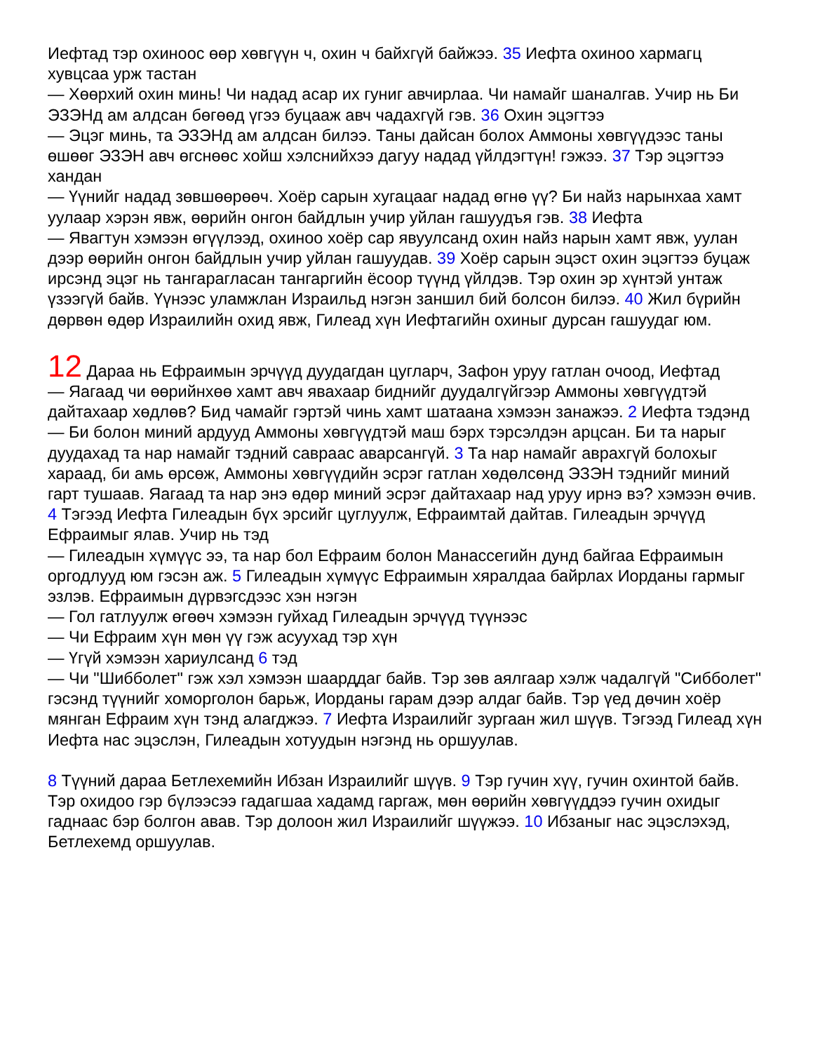Иефтад тэр охиноос өөр хөвгүүн ч, охин ч байхгүй байжээ. 35 Иефта охиноо хармагц хувцсаа урж тастан
— Хөөрхий охин минь! Чи надад асар их гуниг авчирлаа. Чи намайг шаналгав. Учир нь Би ЭЗЭНд ам алдсан бөгөөд үгээ буцааж авч чадахгүй гэв. 36 Охин эцэгтээ
— Эцэг минь, та ЭЗЭНд ам алдсан билээ. Таны дайсан болох Аммоны хөвгүүдээс таны өшөөг ЭЗЭН авч өгснөөс хойш хэлснийхээ дагуу надад үйлдэгтүн! гэжээ. 37 Тэр эцэгтээ хандан
— Үүнийг надад зөвшөөрөөч. Хоёр сарын хугацааг надад өгнө үү? Би найз нарынхаа хамт уулаар хэрэн явж, өөрийн онгон байдлын учир уйлан гашуудъя гэв. 38 Иефта
— Явагтун хэмээн өгүүлээд, охиноо хоёр сар явуулсанд охин найз нарын хамт явж, уулан дээр өөрийн онгон байдлын учир уйлан гашуудав. 39 Хоёр сарын эцэст охин эцэгтээ буцаж ирсэнд эцэг нь тангарагласан тангаргийн ёсоор түүнд үйлдэв. Тэр охин эр хүнтэй унтаж үзээгүй байв. Үүнээс уламжлан Израильд нэгэн заншил бий болсон билээ. 40 Жил бүрийн дөрвөн өдөр Израилийн охид явж, Гилеад хүн Иефтагийн охиныг дурсан гашуудаг юм.
12 Дараа нь Ефраимын эрчүүд дуудагдан цугларч, Зафон уруу гатлан очоод, Иефтад
— Яагаад чи өөрийнхөө хамт авч явахаар биднийг дуудалгүйгээр Аммоны хөвгүүдтэй дайтахаар хөдлөв? Бид чамайг гэртэй чинь хамт шатаана хэмээн занажээ. 2 Иефта тэдэнд
— Би болон миний ардууд Аммоны хөвгүүдтэй маш бэрх тэрсэлдэн арцсан. Би та нарыг дуудахад та нар намайг тэдний савраас аварсангүй. 3 Та нар намайг аврахгүй болохыг хараад, би амь өрсөж, Аммоны хөвгүүдийн эсрэг гатлан хөдөлсөнд ЭЗЭН тэднийг миний гарт тушаав. Яагаад та нар энэ өдөр миний эсрэг дайтахаар над уруу ирнэ вэ? хэмээн өчив. 4 Тэгээд Иефта Гилеадын бүх эрсийг цуглуулж, Ефраимтай дайтав. Гилеадын эрчүүд Ефраимыг ялав. Учир нь тэд
— Гилеадын хүмүүс ээ, та нар бол Ефраим болон Манассегийн дунд байгаа Ефраимын оргодлууд юм гэсэн аж. 5 Гилеадын хүмүүс Ефраимын хяралдаа байрлах Иорданы гармыг эзлэв. Ефраимын дүрвэгсдээс хэн нэгэн
— Гол гатлуулж өгөөч хэмээн гуйхад Гилеадын эрчүүд түүнээс
— Чи Ефраим хүн мөн үү гэж асуухад тэр хүн
— Үгүй хэмээн хариулсанд 6 тэд
— Чи "Шибболет" гэж хэл хэмээн шаарддаг байв. Тэр зөв аялгаар хэлж чадалгүй "Сибболет" гэсэнд түүнийг хоморголон барьж, Иорданы гарам дээр алдаг байв. Тэр үед дөчин хоёр мянган Ефраим хүн тэнд алагджээ. 7 Иефта Израилийг зургаан жил шүүв. Тэгээд Гилеад хүн Иефта нас эцэслэн, Гилеадын хотуудын нэгэнд нь оршуулав.
8 Түүний дараа Бетлехемийн Ибзан Израилийг шүүв. 9 Тэр гучин хүү, гучин охинтой байв. Тэр охидоо гэр бүлээсээ гадагшаа хадамд гаргаж, мөн өөрийн хөвгүүддээ гучин охидыг гаднаас бэр болгон авав. Тэр долоон жил Израилийг шүүжээ. 10 Ибзаныг нас эцэслэхэд, Бетлехемд оршуулав.